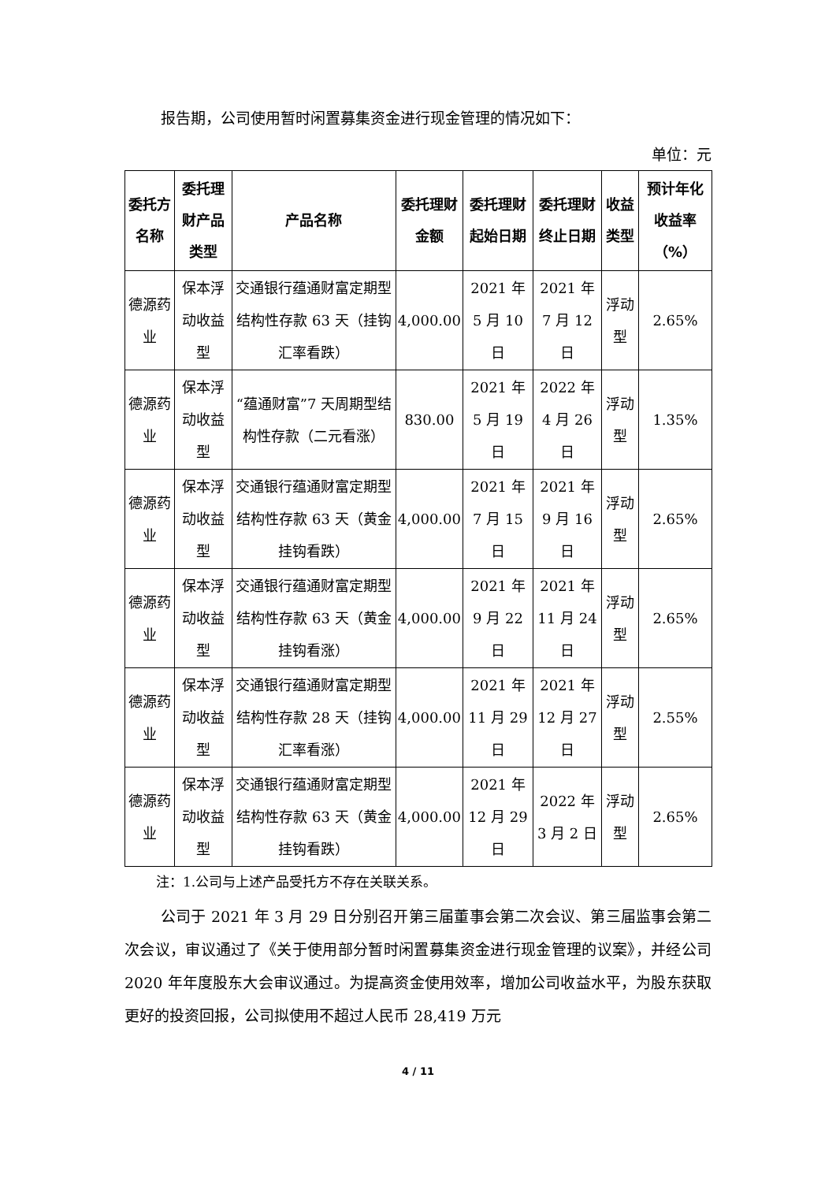报告期，公司使用暂时闲置募集资金进行现金管理的情况如下：
单位：元
| 委托方名称 | 委托理财产品类型 | 产品名称 | 委托理财金额 | 委托理财起始日期 | 委托理财终止日期 | 收益类型 | 预计年化收益率（%） |
| --- | --- | --- | --- | --- | --- | --- | --- |
| 德源药业 | 保本浮动收益型 | 交通银行蕴通财富定期型结构性存款 63 天（挂钩汇率看跌） | 4,000.00 | 2021 年 5 月 10 日 | 2021 年 7 月 12 日 | 浮动型 | 2.65% |
| 德源药业 | 保本浮动收益型 | “蕴通财富”7 天周期型结构性存款（二元看涨） | 830.00 | 2021 年 5 月 19 日 | 2022 年 4 月 26 日 | 浮动型 | 1.35% |
| 德源药业 | 保本浮动收益型 | 交通银行蕴通财富定期型结构性存款 63 天（黄金挂钩看跌） | 4,000.00 | 2021 年 7 月 15 日 | 2021 年 9 月 16 日 | 浮动型 | 2.65% |
| 德源药业 | 保本浮动收益型 | 交通银行蕴通财富定期型结构性存款 63 天（黄金挂钩看涨） | 4,000.00 | 2021 年 9 月 22 日 | 2021 年 11 月 24 日 | 浮动型 | 2.65% |
| 德源药业 | 保本浮动收益型 | 交通银行蕴通财富定期型结构性存款 28 天（挂钩汇率看涨） | 4,000.00 | 2021 年 11 月 29 日 | 2021 年 12 月 27 日 | 浮动型 | 2.55% |
| 德源药业 | 保本浮动收益型 | 交通银行蕴通财富定期型结构性存款 63 天（黄金挂钩看跌） | 4,000.00 | 2021 年 12 月 29 日 | 2022 年 3 月 2 日 | 浮动型 | 2.65% |
注：1.公司与上述产品受托方不存在关联关系。
公司于 2021 年 3 月 29 日分别召开第三届董事会第二次会议、第三届监事会第二次会议，审议通过了《关于使用部分暂时闲置募集资金进行现金管理的议案》，并经公司 2020 年年度股东大会审议通过。为提高资金使用效率，增加公司收益水平，为股东获取更好的投资回报，公司拟使用不超过人民币 28,419 万元
4 / 11